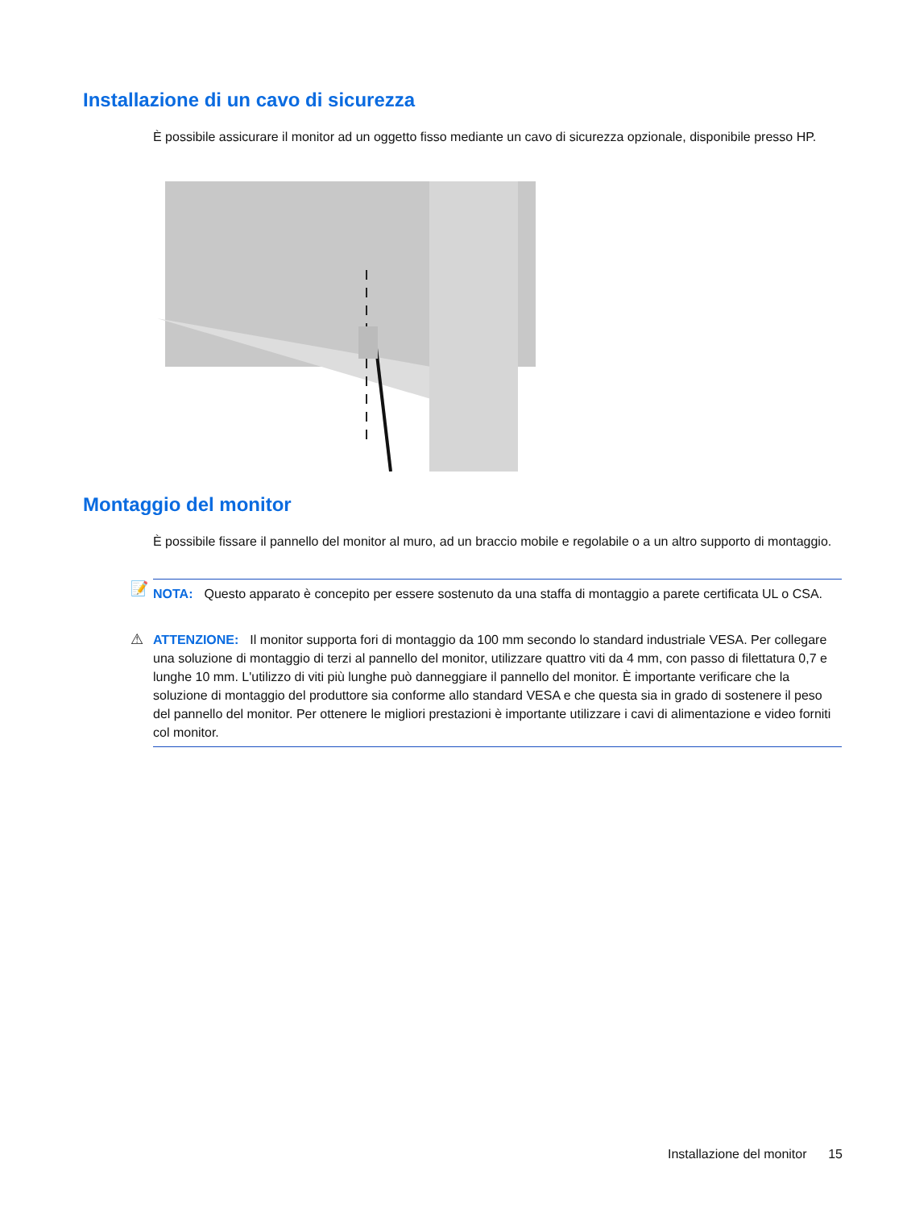Installazione di un cavo di sicurezza
È possibile assicurare il monitor ad un oggetto fisso mediante un cavo di sicurezza opzionale, disponibile presso HP.
Montaggio del monitor
È possibile fissare il pannello del monitor al muro, ad un braccio mobile e regolabile o a un altro supporto di montaggio.
📝 NOTA: Questo apparato è concepito per essere sostenuto da una staffa di montaggio a parete certificata UL o CSA.
⚠ ATTENZIONE: Il monitor supporta fori di montaggio da 100 mm secondo lo standard industriale VESA. Per collegare una soluzione di montaggio di terzi al pannello del monitor, utilizzare quattro viti da 4 mm, con passo di filettatura 0,7 e lunghe 10 mm. L'utilizzo di viti più lunghe può danneggiare il pannello del monitor. È importante verificare che la soluzione di montaggio del produttore sia conforme allo standard VESA e che questa sia in grado di sostenere il peso del pannello del monitor. Per ottenere le migliori prestazioni è importante utilizzare i cavi di alimentazione e video forniti col monitor.
Installazione del monitor 15